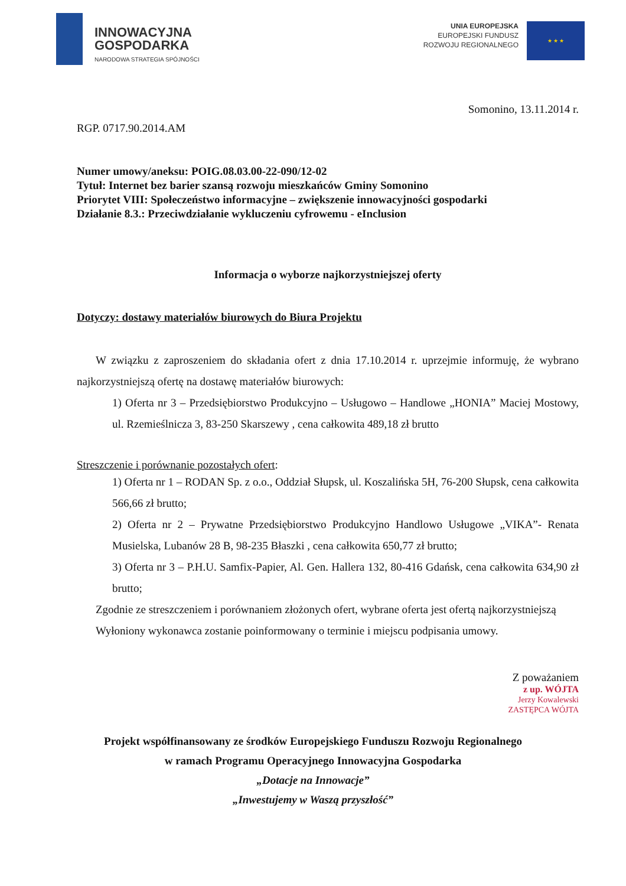INNOWACYJNA
GOSPODARKA
NARODOWA STRATEGIA SPÓJNOŚCI
UNIA EUROPEJSKA
EUROPEJSKI FUNDUSZ
ROZWOJU REGIONALNEGO
★ ★ ★
Somonino, 13.11.2014 r.
RGP. 0717.90.2014.AM
Numer umowy/aneksu: POIG.08.03.00-22-090/12-02
Tytuł: Internet bez barier szansą rozwoju mieszkańców Gminy Somonino
Priorytet VIII: Społeczeństwo informacyjne – zwiększenie innowacyjności gospodarki
Działanie 8.3.: Przeciwdziałanie wykluczeniu cyfrowemu - eInclusion
Informacja o wyborze najkorzystniejszej oferty
Dotyczy: dostawy materiałów biurowych do Biura Projektu
W związku z zaproszeniem do składania ofert z dnia 17.10.2014 r. uprzejmie informuję, że wybrano najkorzystniejszą ofertę na dostawę materiałów biurowych:
1) Oferta nr 3 – Przedsiębiorstwo Produkcyjno – Usługowo – Handlowe „HONIA” Maciej Mostowy, ul. Rzemieślnicza 3, 83-250 Skarszewy , cena całkowita 489,18 zł brutto
Streszczenie i porównanie pozostałych ofert:
1) Oferta nr 1 – RODAN Sp. z o.o., Oddział Słupsk, ul. Koszalińska 5H, 76-200 Słupsk, cena całkowita 566,66 zł brutto;
2) Oferta nr 2 – Prywatne Przedsiębiorstwo Produkcyjno Handlowo Usługowe „VIKA”- Renata Musielska, Lubanów 28 B, 98-235 Błaszki , cena całkowita 650,77 zł brutto;
3) Oferta nr 3 – P.H.U. Samfix-Papier, Al. Gen. Hallera 132, 80-416 Gdańsk, cena całkowita 634,90 zł brutto;
Zgodnie ze streszczeniem i porównaniem złożonych ofert, wybrane oferta jest ofertą najkorzystniejszą
Wyłoniony wykonawca zostanie poinformowany o terminie i miejscu podpisania umowy.
Z poważaniem
z up. WÓJTA
Jerzy Kowalewski
ZASTĘPCA WÓJTA
Projekt współfinansowany ze środków Europejskiego Funduszu Rozwoju Regionalnego
w ramach Programu Operacyjnego Innowacyjna Gospodarka
„Dotacje na Innowacje”
„Inwestujemy w Waszą przyszłość”